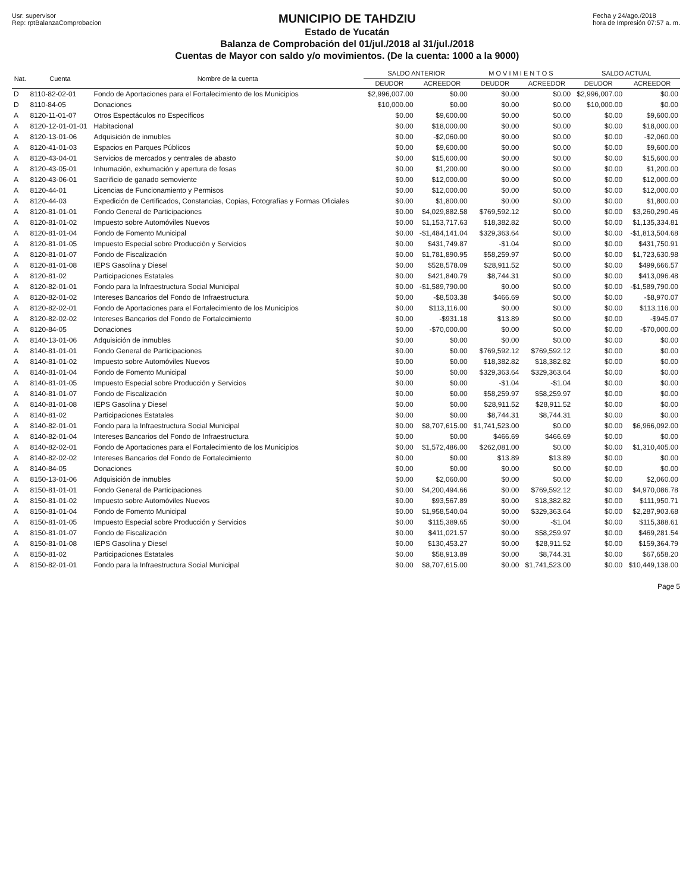Usr: supervisor
Rep: rptBalanzaComprobacion
MUNICIPIO DE TAHDZIU
Estado de Yucatán
Balanza de Comprobación del 01/jul./2018 al 31/jul./2018
Cuentas de Mayor con saldo y/o movimientos. (De la cuenta: 1000 a la 9000)
Fecha y 24/ago./2018
hora de Impresión 07:57 a. m.
| Nat. | Cuenta | Nombre de la cuenta | SALDO ANTERIOR | | M O V I M I E N T O S | | SALDO ACTUAL | |
| --- | --- | --- | --- | --- | --- | --- | --- | --- |
| | | | DEUDOR | ACREEDOR | DEUDOR | ACREEDOR | DEUDOR | ACREEDOR |
| D | 8110-82-02-01 | Fondo de Aportaciones para el Fortalecimiento de los Municipios | $2,996,007.00 | $0.00 | $0.00 | $0.00 | $2,996,007.00 | $0.00 |
| D | 8110-84-05 | Donaciones | $10,000.00 | $0.00 | $0.00 | $0.00 | $10,000.00 | $0.00 |
| A | 8120-11-01-07 | Otros Espectáculos no Específicos | $0.00 | $9,600.00 | $0.00 | $0.00 | $0.00 | $9,600.00 |
| A | 8120-12-01-01-01 | Habitacional | $0.00 | $18,000.00 | $0.00 | $0.00 | $0.00 | $18,000.00 |
| A | 8120-13-01-06 | Adquisición de inmubles | $0.00 | -$2,060.00 | $0.00 | $0.00 | $0.00 | -$2,060.00 |
| A | 8120-41-01-03 | Espacios en Parques Públicos | $0.00 | $9,600.00 | $0.00 | $0.00 | $0.00 | $9,600.00 |
| A | 8120-43-04-01 | Servicios de mercados y centrales de abasto | $0.00 | $15,600.00 | $0.00 | $0.00 | $0.00 | $15,600.00 |
| A | 8120-43-05-01 | Inhumación, exhumación y apertura de fosas | $0.00 | $1,200.00 | $0.00 | $0.00 | $0.00 | $1,200.00 |
| A | 8120-43-06-01 | Sacrificio de ganado semoviente | $0.00 | $12,000.00 | $0.00 | $0.00 | $0.00 | $12,000.00 |
| A | 8120-44-01 | Licencias de Funcionamiento y Permisos | $0.00 | $12,000.00 | $0.00 | $0.00 | $0.00 | $12,000.00 |
| A | 8120-44-03 | Expedición de Certificados, Constancias, Copias, Fotografías y Formas Oficiales | $0.00 | $1,800.00 | $0.00 | $0.00 | $0.00 | $1,800.00 |
| A | 8120-81-01-01 | Fondo General de Participaciones | $0.00 | $4,029,882.58 | $769,592.12 | $0.00 | $0.00 | $3,260,290.46 |
| A | 8120-81-01-02 | Impuesto sobre Automóviles Nuevos | $0.00 | $1,153,717.63 | $18,382.82 | $0.00 | $0.00 | $1,135,334.81 |
| A | 8120-81-01-04 | Fondo de Fomento Municipal | $0.00 | -$1,484,141.04 | $329,363.64 | $0.00 | $0.00 | -$1,813,504.68 |
| A | 8120-81-01-05 | Impuesto Especial sobre Producción y Servicios | $0.00 | $431,749.87 | -$1.04 | $0.00 | $0.00 | $431,750.91 |
| A | 8120-81-01-07 | Fondo de Fiscalización | $0.00 | $1,781,890.95 | $58,259.97 | $0.00 | $0.00 | $1,723,630.98 |
| A | 8120-81-01-08 | IEPS Gasolina y Diesel | $0.00 | $528,578.09 | $28,911.52 | $0.00 | $0.00 | $499,666.57 |
| A | 8120-81-02 | Participaciones Estatales | $0.00 | $421,840.79 | $8,744.31 | $0.00 | $0.00 | $413,096.48 |
| A | 8120-82-01-01 | Fondo para la Infraestructura Social Municipal | $0.00 | -$1,589,790.00 | $0.00 | $0.00 | $0.00 | -$1,589,790.00 |
| A | 8120-82-01-02 | Intereses Bancarios del Fondo de Infraestructura | $0.00 | -$8,503.38 | $466.69 | $0.00 | $0.00 | -$8,970.07 |
| A | 8120-82-02-01 | Fondo de Aportaciones para el Fortalecimiento de los Municipios | $0.00 | $113,116.00 | $0.00 | $0.00 | $0.00 | $113,116.00 |
| A | 8120-82-02-02 | Intereses Bancarios del Fondo de Fortalecimiento | $0.00 | -$931.18 | $13.89 | $0.00 | $0.00 | -$945.07 |
| A | 8120-84-05 | Donaciones | $0.00 | -$70,000.00 | $0.00 | $0.00 | $0.00 | -$70,000.00 |
| A | 8140-13-01-06 | Adquisición de inmubles | $0.00 | $0.00 | $0.00 | $0.00 | $0.00 | $0.00 |
| A | 8140-81-01-01 | Fondo General de Participaciones | $0.00 | $0.00 | $769,592.12 | $769,592.12 | $0.00 | $0.00 |
| A | 8140-81-01-02 | Impuesto sobre Automóviles Nuevos | $0.00 | $0.00 | $18,382.82 | $18,382.82 | $0.00 | $0.00 |
| A | 8140-81-01-04 | Fondo de Fomento Municipal | $0.00 | $0.00 | $329,363.64 | $329,363.64 | $0.00 | $0.00 |
| A | 8140-81-01-05 | Impuesto Especial sobre Producción y Servicios | $0.00 | $0.00 | -$1.04 | -$1.04 | $0.00 | $0.00 |
| A | 8140-81-01-07 | Fondo de Fiscalización | $0.00 | $0.00 | $58,259.97 | $58,259.97 | $0.00 | $0.00 |
| A | 8140-81-01-08 | IEPS Gasolina y Diesel | $0.00 | $0.00 | $28,911.52 | $28,911.52 | $0.00 | $0.00 |
| A | 8140-81-02 | Participaciones Estatales | $0.00 | $0.00 | $8,744.31 | $8,744.31 | $0.00 | $0.00 |
| A | 8140-82-01-01 | Fondo para la Infraestructura Social Municipal | $0.00 | $8,707,615.00 | $1,741,523.00 | $0.00 | $0.00 | $6,966,092.00 |
| A | 8140-82-01-04 | Intereses Bancarios del Fondo de Infraestructura | $0.00 | $0.00 | $466.69 | $466.69 | $0.00 | $0.00 |
| A | 8140-82-02-01 | Fondo de Aportaciones para el Fortalecimiento de los Municipios | $0.00 | $1,572,486.00 | $262,081.00 | $0.00 | $0.00 | $1,310,405.00 |
| A | 8140-82-02-02 | Intereses Bancarios del Fondo de Fortalecimiento | $0.00 | $0.00 | $13.89 | $13.89 | $0.00 | $0.00 |
| A | 8140-84-05 | Donaciones | $0.00 | $0.00 | $0.00 | $0.00 | $0.00 | $0.00 |
| A | 8150-13-01-06 | Adquisición de inmubles | $0.00 | $2,060.00 | $0.00 | $0.00 | $0.00 | $2,060.00 |
| A | 8150-81-01-01 | Fondo General de Participaciones | $0.00 | $4,200,494.66 | $0.00 | $769,592.12 | $0.00 | $4,970,086.78 |
| A | 8150-81-01-02 | Impuesto sobre Automóviles Nuevos | $0.00 | $93,567.89 | $0.00 | $18,382.82 | $0.00 | $111,950.71 |
| A | 8150-81-01-04 | Fondo de Fomento Municipal | $0.00 | $1,958,540.04 | $0.00 | $329,363.64 | $0.00 | $2,287,903.68 |
| A | 8150-81-01-05 | Impuesto Especial sobre Producción y Servicios | $0.00 | $115,389.65 | $0.00 | -$1.04 | $0.00 | $115,388.61 |
| A | 8150-81-01-07 | Fondo de Fiscalización | $0.00 | $411,021.57 | $0.00 | $58,259.97 | $0.00 | $469,281.54 |
| A | 8150-81-01-08 | IEPS Gasolina y Diesel | $0.00 | $130,453.27 | $0.00 | $28,911.52 | $0.00 | $159,364.79 |
| A | 8150-81-02 | Participaciones Estatales | $0.00 | $58,913.89 | $0.00 | $8,744.31 | $0.00 | $67,658.20 |
| A | 8150-82-01-01 | Fondo para la Infraestructura Social Municipal | $0.00 | $8,707,615.00 | $0.00 | $1,741,523.00 | $0.00 | $10,449,138.00 |
Page 5